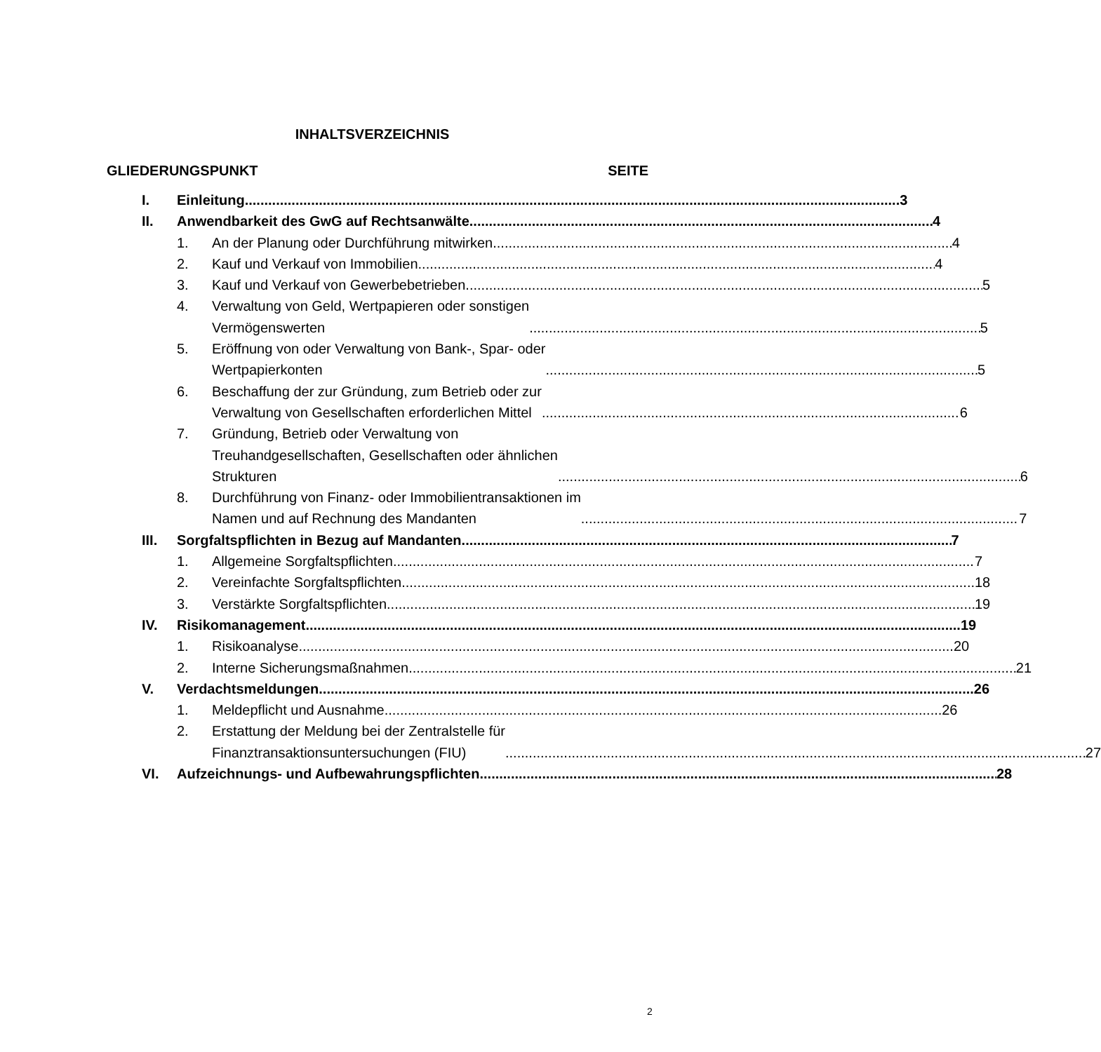INHALTSVERZEICHNIS
GLIEDERUNGSPUNKT SEITE
I. Einleitung 3
II. Anwendbarkeit des GwG auf Rechtsanwälte 4
1. An der Planung oder Durchführung mitwirken 4
2. Kauf und Verkauf von Immobilien 4
3. Kauf und Verkauf von Gewerbebetrieben 5
4. Verwaltung von Geld, Wertpapieren oder sonstigen
Vermögenswerten 5
5. Eröffnung von oder Verwaltung von Bank-, Spar- oder
Wertpapierkonten 5
6. Beschaffung der zur Gründung, zum Betrieb oder zur
Verwaltung von Gesellschaften erforderlichen Mittel 6
7. Gründung, Betrieb oder Verwaltung von
Treuhandgesellschaften, Gesellschaften oder ähnlichen
Strukturen 6
8. Durchführung von Finanz- oder Immobilientransaktionen im
Namen und auf Rechnung des Mandanten 7
III. Sorgfaltspflichten in Bezug auf Mandanten 7
1. Allgemeine Sorgfaltspflichten 7
2. Vereinfachte Sorgfaltspflichten 18
3. Verstärkte Sorgfaltspflichten 19
IV. Risikomanagement 19
1. Risikoanalyse 20
2. Interne Sicherungsmaßnahmen 21
V. Verdachtsmeldungen 26
1. Meldepflicht und Ausnahme 26
2. Erstattung der Meldung bei der Zentralstelle für
Finanztransaktionsuntersuchungen (FIU) 27
VI. Aufzeichnungs- und Aufbewahrungspflichten 28
2